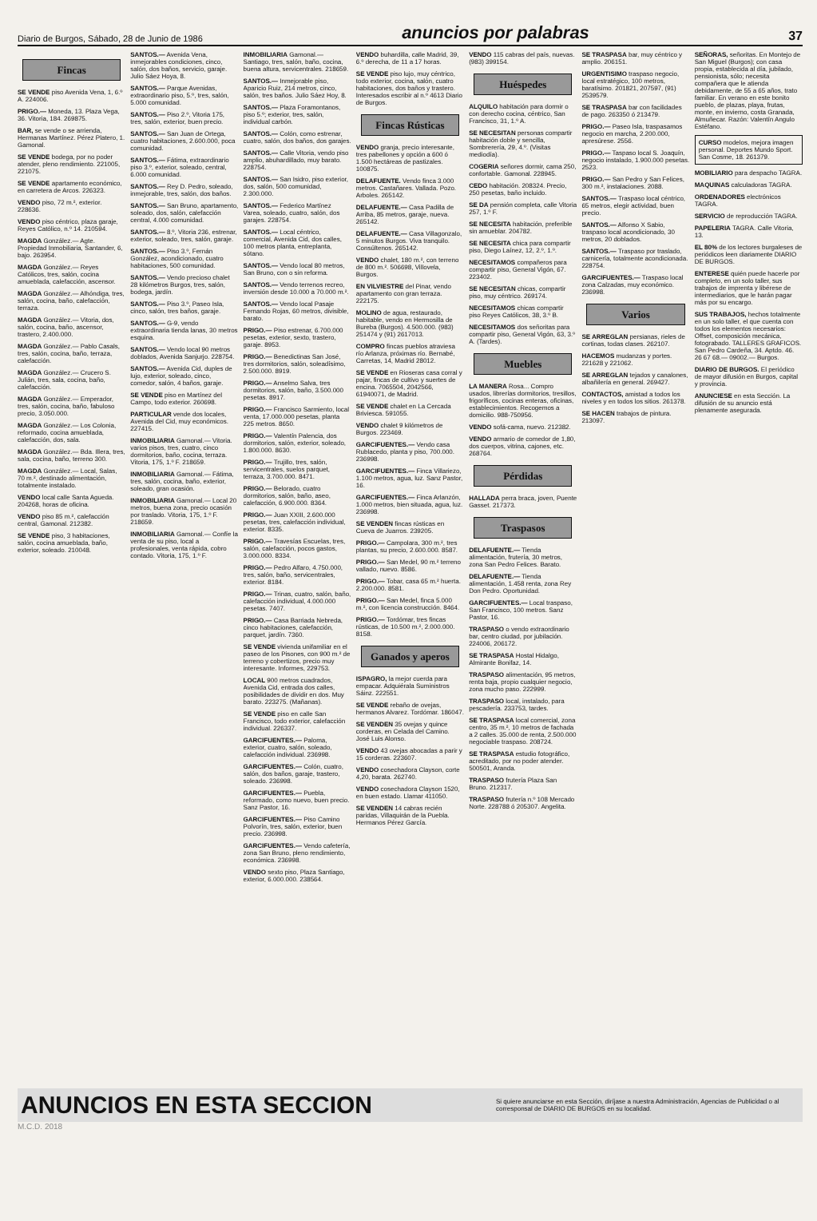Diario de Burgos, Sábado, 28 de Junio de 1986 anuncios por palabras 37
Fincas
SE VENDE piso Avenida Vena, 1, 6.º A. 224006.
PRIGO.— Moneda, 13. Plaza Vega, 36. Vitoria, 184. 269875.
BAR, se vende o se arrienda, Hermanas Martínez. Pérez Platero, 1. Gamonal.
SE VENDE bodega, por no poder atender, pleno rendimiento. 221005, 221075.
SE VENDE apartamento económico, en carretera de Arcos. 226323.
VENDO piso, 72 m.², exterior. 228636.
VENDO piso céntrico, plaza garaje, Reyes Católico, n.º 14. 210594.
MAGDA González.— Agte. Propiedad Inmobiliaria, Santander, 6, bajo. 263954.
MAGDA González.— Reyes Católicos, tres, salón, cocina amueblada, calefacción, ascensor.
MAGDA González.— Alhóndiga, tres, salón, cocina, baño, calefacción, terraza.
MAGDA González.— Vitoria, dos, salón, cocina, baño, ascensor, trastero, 2.400.000.
MAGDA González.— Pablo Casals, tres, salón, cocina, baño, terraza, calefacción.
MAGDA González.— Crucero S. Julián, tres, sala, cocina, baño, calefacción.
MAGDA González.— Emperador, tres, salón, cocina, baño, fabuloso precio, 3.050.000.
MAGDA González.— Los Colonia, reformado, cocina amueblada, calefacción, dos, sala.
MAGDA González.— Bda. Illera, tres, sala, cocina, baño, terreno 300.
MAGDA González.— Local, Salas, 70 m.², destinado alimentación, totalmente instalado.
VENDO local calle Santa Agueda. 204268, horas de oficina.
VENDO piso 85 m.², calefacción central, Gamonal. 212382.
SE VENDE piso, 3 habitaciones, salón, cocina amueblada, baño, exterior, soleado. 210048.
SANTOS.— Avenida Vena, inmejorables condiciones, cinco, salón, dos baños, servicio, garaje. Julio Sáez Hoya, 8.
SANTOS.— Parque Avenidas, extraordinario piso, 5.º, tres, salón, 5.000 comunidad.
SANTOS.— Piso 2.º, Vitoria 175, tres, salón, exterior, buen precio.
SANTOS.— San Juan de Ortega, cuatro habitaciones, 2.600.000, poca comunidad.
SANTOS.— Fátima, extraordinario piso 3.º, exterior, soleado, central, 6.000 comunidad.
SANTOS.— Rey D. Pedro, soleado, inmejorable, tres, salón, dos baños.
SANTOS.— San Bruno, apartamento, soleado, dos, salón, calefacción central, 4.000 comunidad.
SANTOS.— 8.º, Vitoria 236, estrenar, exterior, soleado, tres, salón, garaje.
SANTOS.— Piso 3.º, Fernán González, acondicionado, cuatro habitaciones, 500 comunidad.
SANTOS.— Vendo precioso chalet 28 kilómetros Burgos, tres, salón, bodega, jardín.
SANTOS.— Piso 3.º, Paseo Isla, cinco, salón, tres baños, garaje.
SANTOS.— G-9, vendo extraordinaria tienda lanas, 30 metros esquina.
SANTOS.— Vendo local 90 metros doblados, Avenida Sanjurjo. 228754.
SANTOS.— Avenida Cid, duples de lujo, exterior, soleado, cinco, comedor, salón, 4 baños, garaje.
SE VENDE piso en Martínez del Campo, todo exterior. 260698.
PARTICULAR vende dos locales, Avenida del Cid, muy económicos. 227415.
INMOBILIARIA Gamonal.— Vitoria. varios pisos, tres, cuatro, cinco dormitorios, baño, cocina, terraza. Vitoria, 175, 1.º F. 218659.
INMOBILIARIA Gamonal.— Fátima, tres, salón, cocina, baño, exterior, soleado, gran ocasión.
INMOBILIARIA Gamonal.— Local 20 metros, buena zona, precio ocasión por traslado. Vitoria, 175, 1.º F. 218659.
INMOBILIARIA Gamonal.— Confíe la venta de su piso, local a profesionales, venta rápida, cobro contado. Vitoria, 175, 1.º F.
INMOBILIARIA Gamonal.— Santiago, tres, salón, baño, cocina, buena altura, servicentrales. 218659.
SANTOS.— Inmejorable piso, Aparicio Ruiz, 214 metros, cinco, salón, tres baños. Julio Sáez Hoy, 8.
SANTOS.— Plaza Foramontanos, piso 5.º; exterior, tres, salón, individual carbón.
SANTOS.— Colón, como estrenar, cuatro, salón, dos baños, dos garajes.
SANTOS.— Calle Vitoria, vendo piso amplio, abuhardillado, muy barato. 228754.
SANTOS.— San Isidro, piso exterior, dos, salón, 500 comunidad, 2.300.000.
SANTOS.— Federico Martínez Varea, soleado, cuatro, salón, dos garajes. 228754.
SANTOS.— Local céntrico, comercial, Avenida Cid, dos calles, 100 metros planta, entreplanta, sótano.
SANTOS.— Vendo local 80 metros, San Bruno, con o sin reforma.
SANTOS.— Vendo terrenos recreo, inversión desde 10.000 a 70.000 m.².
SANTOS.— Vendo local Pasaje Fernando Rojas, 60 metros, divisible, barato.
PRIGO.— Piso estrenar, 6.700.000 pesetas, exterior, sexto, trastero, garaje. 8953.
PRIGO.— Benedictinas San José, tres dormitorios, salón, soleadísimo, 2.500.000. 8919.
PRIGO.— Anselmo Salva, tres dormitorios, salón, baño, 3.500.000 pesetas. 8917.
PRIGO.— Francisco Sarmiento, local venta, 17.000.000 pesetas, planta 225 metros. 8650.
PRIGO.— Valentín Palencia, dos dormitorios, salón, exterior, soleado, 1.800.000. 8630.
PRIGO.— Trujillo, tres, salón, servicentrales, suelos parquet, terraza, 3.700.000. 8471.
PRIGO.— Belorado, cuatro dormitorios, salón, baño, aseo, calefacción, 6.900.000. 8364.
PRIGO.— Juan XXIII, 2.600.000 pesetas, tres, calefacción individual, exterior. 8335.
PRIGO.— Travesías Escuelas, tres, salón, calefacción, pocos gastos, 3.000.000. 8334.
PRIGO.— Pedro Alfaro, 4.750.000, tres, salón, baño, servicentrales, exterior. 8184.
PRIGO.— Trinas, cuatro, salón, baño, calefacción individual, 4.000.000 pesetas. 7407.
PRIGO.— Casa Barriada Nebreda, cinco habitaciones, calefacción, parquet, jardín. 7360.
SE VENDE vivienda unifamiliar en el paseo de los Pisones, con 900 m.² de terreno y cobertizos, precio muy interesante. Informes, 229753.
LOCAL 900 metros cuadrados, Avenida Cid, entrada dos calles, posibilidades de dividir en dos. Muy barato. 223275. (Mañanas).
SE VENDE piso en calle San Francisco, todo exterior, calefacción individual. 226337.
GARCIFUENTES.— Paloma, exterior, cuatro, salón, soleado, calefacción individual. 236998.
GARCIFUENTES.— Colón, cuatro, salón, dos baños, garaje, trastero, soleado. 236998.
GARCIFUENTES.— Puebla, reformado, como nuevo, buen precio. Sanz Pastor, 16.
GARCIFUENTES.— Piso Camino Polvorín, tres, salón, exterior, buen precio. 236998.
GARCIFUENTES.— Vendo cafetería, zona San Bruno, pleno rendimiento, económica. 236998.
VENDO sexto piso, Plaza Santiago, exterior, 6.000.000. 238564.
VENDO buhardilla, calle Madrid, 39, 6.º derecha, de 11 a 17 horas.
SE VENDE piso lujo, muy céntrico, todo exterior, cocina, salón, cuatro habitaciones, dos baños y trastero. Interesados escribir al n.º 4613 Diario de Burgos.
Fincas Rústicas
VENDO granja, precio interesante, tres pabellones y opción a 600 ó 1.500 hectáreas de pastizales. 100875.
DELAFUENTE. Vendo finca 3.000 metros. Castañares. Vallada. Pozo. Arboles. 265142.
DELAFUENTE.— Casa Padilla de Arriba, 85 metros, garaje, nueva. 265142.
DELAFUENTE.— Casa Villagonzalo, 5 minutos Burgos. Viva tranquilo. Consúltenos. 265142.
VENDO chalet, 180 m.², con terreno de 800 m.². 506698, Villovela, Burgos.
EN VILVIESTRE del Pinar, vendo apartamento con gran terraza. 222175.
MOLINO de agua, restaurado, habitable, vendo en Hermosilla de Bureba (Burgos). 4.500.000. (983) 251474 y (91) 2617013.
COMPRO fincas pueblos atraviesa río Arlanza, próximas río. Bernabé, Carretas, 14, Madrid 28012.
SE VENDE en Rioseras casa corral y pajar, fincas de cultivo y suertes de encina. 7065504, 2042566, 61940071, de Madrid.
SE VENDE chalet en La Cercada Briviesca. 591055.
VENDO chalet 9 kilómetros de Burgos. 223469.
GARCIFUENTES.— Vendo casa Rublacedo, planta y piso, 700.000. 236998.
GARCIFUENTES.— Finca Villariezo, 1.100 metros, agua, luz. Sanz Pastor, 16.
GARCIFUENTES.— Finca Arlanzón, 1.000 metros, bien situada, agua, luz. 236998.
SE VENDEN fincas rústicas en Cueva de Juarros. 239205.
PRIGO.— Campolara, 300 m.², tres plantas, su precio, 2.600.000. 8587.
PRIGO.— San Medel, 90 m.² terreno vallado, nuevo. 8586.
PRIGO.— Tobar, casa 65 m.² huerta. 2.200.000. 8581.
PRIGO.— San Medel, finca 5.000 m.², con licencia construcción. 8464.
PRIGO.— Tordómar, tres fincas rústicas, de 10.500 m.², 2.000.000. 8158.
Ganados y aperos
ISPAGRO, la mejor cuerda para empacar. Adquiérala Suministros Sáinz. 222551.
SE VENDE rebaño de ovejas, hermanos Alvarez. Tordómar. 186047.
SE VENDEN 35 ovejas y quince corderas, en Celada del Camino. José Luis Alonso.
VENDO 43 ovejas abocadas a parir y 15 corderas. 223607.
VENDO cosechadora Clayson, corte 4,20, barata. 262740.
VENDO cosechadora Clayson 1520, en buen estado. Llamar 411050.
SE VENDEN 14 cabras recién paridas, Villaquirán de la Puebla. Hermanos Pérez García.
VENDO 115 cabras del país, nuevas. (983) 399154.
Huéspedes
ALQUILO habitación para dormir o con derecho cocina, céntrico, San Francisco, 31, 1.º A.
SE NECESITAN personas compartir habitación doble y sencilla, Sombrerería, 29, 4.º. (Visitas mediodía).
COGERIA señores dormir, cama 250, confortable. Gamonal. 228945.
CEDO habitación. 208324. Precio, 250 pesetas, baño incluido.
SE DA pensión completa, calle Vitoria 257, 1.º F.
SE NECESITA habitación, preferible sin amueblar. 204782.
SE NECESITA chica para compartir piso, Diego Laínez, 12, 2.º, 1.º.
NECESITAMOS compañeros para compartir piso, General Vigón, 67. 223402.
SE NECESITAN chicas, compartir piso, muy céntrico. 269174.
NECESITAMOS chicas compartir piso Reyes Católicos, 38, 3.º B.
NECESITAMOS dos señoritas para compartir piso, General Vigón, 63, 3.º A. (Tardes).
Muebles
LA MANERA Rosa... Compro usados, librerías dormitorios, tresillos, frigoríficos, cocinas enteras, oficinas, establecimientos. Recogemos a domicilio. 988-750956.
VENDO sofá-cama, nuevo. 212382.
VENDO armario de comedor de 1,80, dos cuerpos, vitrina, cajones, etc. 268764.
Pérdidas
HALLADA perra braca, joven, Puente Gasset. 217373.
Traspasos
DELAFUENTE.— Tienda alimentación, frutería, 30 metros, zona San Pedro Felices. Barato.
DELAFUENTE.— Tienda alimentación, 1.458 renta, zona Rey Don Pedro. Oportunidad.
GARCIFUENTES.— Local traspaso, San Francisco, 100 metros. Sanz Pastor, 16.
TRASPASO o vendo extraordinario bar, centro ciudad, por jubilación. 224006, 206172.
SE TRASPASA Hostal Hidalgo, Almirante Bonifaz, 14.
TRASPASO alimentación, 95 metros, renta baja, propio cualquier negocio, zona mucho paso. 222999.
TRASPASO local, instalado, para pescadería. 233753, tardes.
SE TRASPASA local comercial, zona centro, 35 m.², 10 metros de fachada a 2 calles. 35.000 de renta, 2.500.000 negociable traspaso. 208724.
SE TRASPASA estudio fotográfico, acreditado, por no poder atender. 500501, Aranda.
TRASPASO frutería Plaza San Bruno. 212317.
TRASPASO frutería n.º 108 Mercado Norte. 228788 ó 205307. Angelita.
SE TRASPASA bar, muy céntrico y amplio. 206151.
URGENTISIMO traspaso negocio, local estratégico, 100 metros, baratísimo. 201821, 207597, (91) 2539579.
SE TRASPASA bar con facilidades de pago. 263350 ó 213479.
PRIGO.— Paseo Isla, traspasamos negocio en marcha, 2.200.000, apresúrese. 2556.
PRIGO.— Taspaso local S. Joaquín, negocio instalado, 1.900.000 pesetas. 2523.
PRIGO.— San Pedro y San Felices, 300 m.², instalaciones. 2088.
SANTOS.— Traspaso local céntrico, 65 metros, elegir actividad, buen precio.
SANTOS.— Alfonso X Sabio, traspaso local acondicionado, 30 metros, 20 doblados.
SANTOS.— Traspaso por traslado, carnicería, totalmente acondicionada. 228754.
GARCIFUENTES.— Traspaso local zona Calzadas, muy económico. 236998.
Varios
SE ARREGLAN persianas, rieles de cortinas, todas clases. 262107.
HACEMOS mudanzas y portes. 221628 y 221062.
SE ARREGLAN tejados y canalones, albañilería en general. 269427.
CONTACTOS, amistad a todos los niveles y en todos los sitios. 261378.
SE HACEN trabajos de pintura. 213097.
SEÑORAS, señoritas. En Montejo de San Miguel (Burgos); con casa propia, establecida al día, jubilado, pensionista, sólo; necesita compañera que le atienda debidamente, de 55 a 65 años, trato familiar. En verano en este bonito pueblo, de plazas, playa, frutas, monte, en invierno, costa Granada, Almuñecar. Razón: Valentín Angulo Estéfano.
CURSO modelos, mejora imagen personal. Deportes Mundo Sport. San Cosme, 18. 261379.
MOBILIARIO para despacho TAGRA.
MAQUINAS calculadoras TAGRA.
ORDENADORES electrónicos TAGRA.
SERVICIO de reproducción TAGRA.
PAPELERIA TAGRA. Calle Vitoria, 13.
EL 80% de los lectores burgaleses de periódicos leen diariamente DIARIO DE BURGOS.
ENTERESE quién puede hacerle por completo, en un solo taller, sus trabajos de imprenta y libérese de intermediarios, que le harán pagar más por su encargo.
SUS TRABAJOS, hechos totalmente en un solo taller, el que cuenta con todos los elementos necesarios: Offset, composición mecánica, fotograbado. TALLERES GRAFICOS. San Pedro Cardeña, 34. Aptdo. 46. 26 67 68.— 09002.— Burgos.
DIARIO DE BURGOS. El periódico de mayor difusión en Burgos, capital y provincia.
ANUNCIESE en esta Sección. La difusión de su anuncio está plenamente asegurada.
ANUNCIOS EN ESTA SECCION Si quiere anunciarse en esta Sección, diríjase a nuestra Administración, Agencias de Publicidad o al corresponsal de DIARIO DE BURGOS en su localidad.
M.C.D. 2018